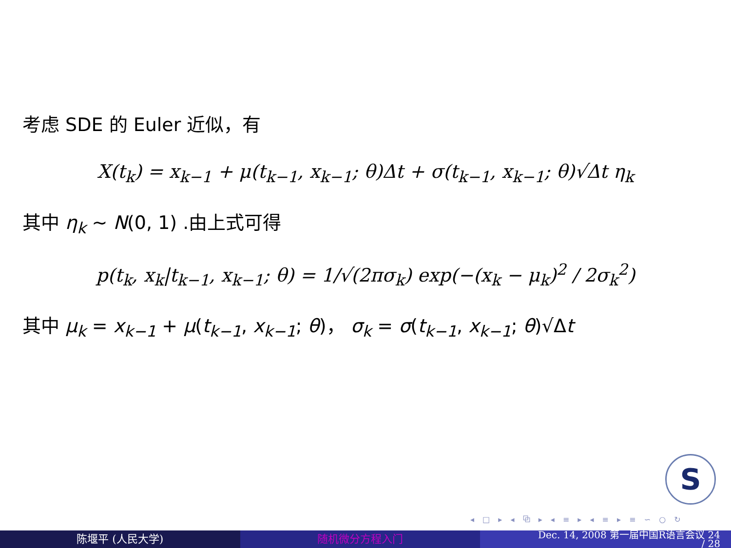考虑 SDE 的 Euler 近似，有
X(t<sub>k</sub>) = x<sub>k−1</sub> + μ(t<sub>k−1</sub>, x<sub>k−1</sub>; θ)Δt + σ(t<sub>k−1</sub>, x<sub>k−1</sub>; θ)√Δt η<sub>k</sub>
其中 η<sub>k</sub> ∼ N(0, 1) .由上式可得
p(t<sub>k</sub>, x<sub>k</sub>|t<sub>k−1</sub>, x<sub>k−1</sub>; θ) = 1/√(2πσ<sub>k</sub>) exp(−(x<sub>k</sub> − μ<sub>k</sub>)<sup>2</sup> / 2σ<sub>k</sub><sup>2</sup>)
其中 μ<sub>k</sub> = x<sub>k−1</sub> + μ(t<sub>k−1</sub>, x<sub>k−1</sub>; θ)， σ<sub>k</sub> = σ(t<sub>k−1</sub>, x<sub>k−1</sub>; θ)√Δt
S
◂ □ ▸ ◂ ⧉ ▸ ◂ ≡ ▸ ◂ ≡ ▸ ≡ ∽ ○ ↻
陈堰平 (人民大学) 随机微分方程入门
Dec. 14, 2008 第一届中国R语言会议 24
/ 28